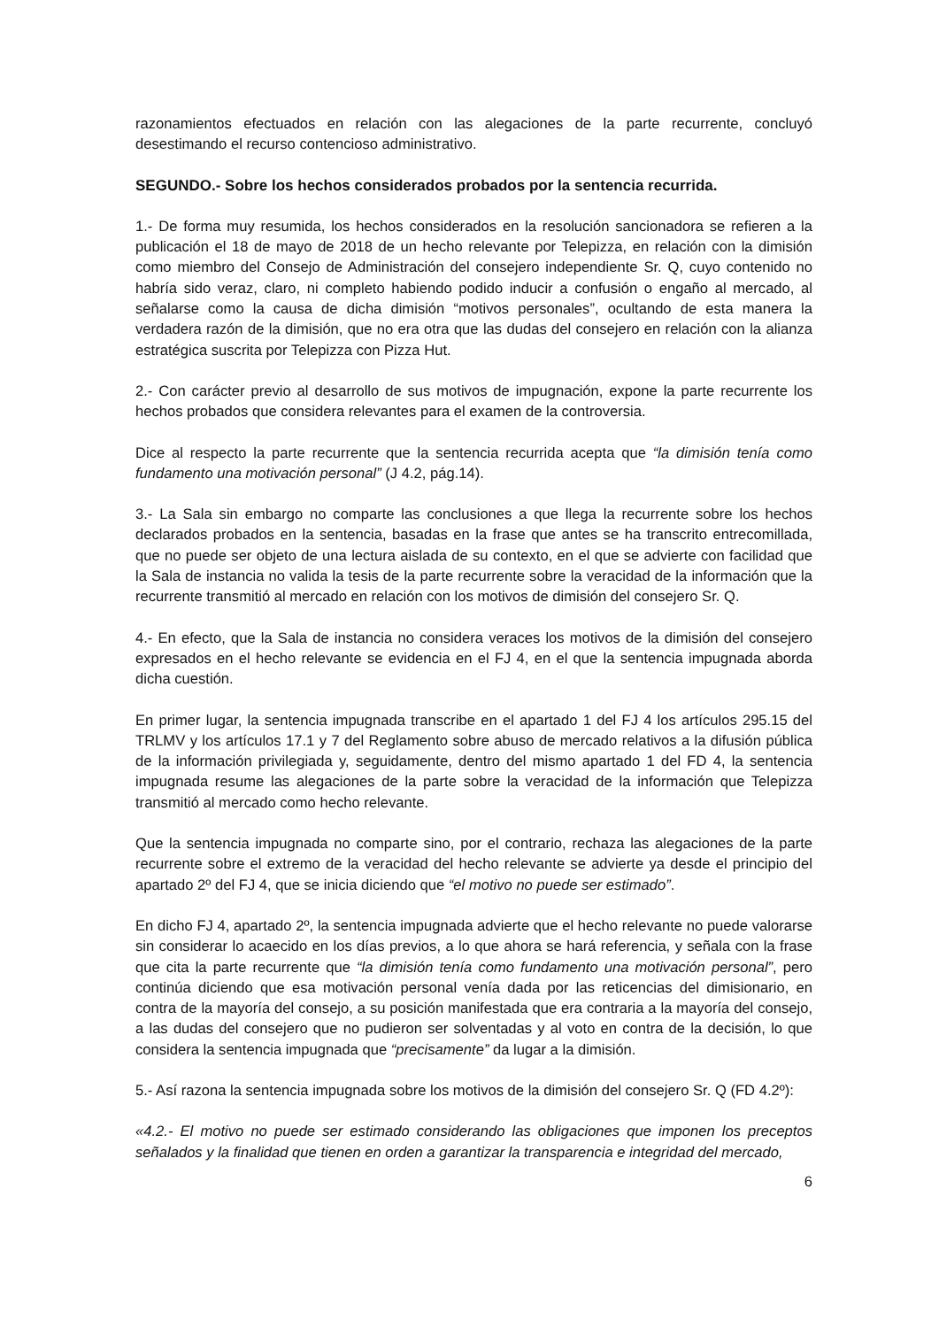razonamientos efectuados en relación con las alegaciones de la parte recurrente, concluyó desestimando el recurso contencioso administrativo.
SEGUNDO.- Sobre los hechos considerados probados por la sentencia recurrida.
1.- De forma muy resumida, los hechos considerados en la resolución sancionadora se refieren a la publicación el 18 de mayo de 2018 de un hecho relevante por Telepizza, en relación con la dimisión como miembro del Consejo de Administración del consejero independiente Sr. Q, cuyo contenido no habría sido veraz, claro, ni completo habiendo podido inducir a confusión o engaño al mercado, al señalarse como la causa de dicha dimisión “motivos personales”, ocultando de esta manera la verdadera razón de la dimisión, que no era otra que las dudas del consejero en relación con la alianza estratégica suscrita por Telepizza con Pizza Hut.
2.- Con carácter previo al desarrollo de sus motivos de impugnación, expone la parte recurrente los hechos probados que considera relevantes para el examen de la controversia.
Dice al respecto la parte recurrente que la sentencia recurrida acepta que “la dimisión tenía como fundamento una motivación personal” (J 4.2, pág.14).
3.- La Sala sin embargo no comparte las conclusiones a que llega la recurrente sobre los hechos declarados probados en la sentencia, basadas en la frase que antes se ha transcrito entrecomillada, que no puede ser objeto de una lectura aislada de su contexto, en el que se advierte con facilidad que la Sala de instancia no valida la tesis de la parte recurrente sobre la veracidad de la información que la recurrente transmitió al mercado en relación con los motivos de dimisión del consejero Sr. Q.
4.- En efecto, que la Sala de instancia no considera veraces los motivos de la dimisión del consejero expresados en el hecho relevante se evidencia en el FJ 4, en el que la sentencia impugnada aborda dicha cuestión.
En primer lugar, la sentencia impugnada transcribe en el apartado 1 del FJ 4 los artículos 295.15 del TRLMV y los artículos 17.1 y 7 del Reglamento sobre abuso de mercado relativos a la difusión pública de la información privilegiada y, seguidamente, dentro del mismo apartado 1 del FD 4, la sentencia impugnada resume las alegaciones de la parte sobre la veracidad de la información que Telepizza transmitió al mercado como hecho relevante.
Que la sentencia impugnada no comparte sino, por el contrario, rechaza las alegaciones de la parte recurrente sobre el extremo de la veracidad del hecho relevante se advierte ya desde el principio del apartado 2º del FJ 4, que se inicia diciendo que “el motivo no puede ser estimado”.
En dicho FJ 4, apartado 2º, la sentencia impugnada advierte que el hecho relevante no puede valorarse sin considerar lo acaecido en los días previos, a lo que ahora se hará referencia, y señala con la frase que cita la parte recurrente que “la dimisión tenía como fundamento una motivación personal”, pero continúa diciendo que esa motivación personal venía dada por las reticencias del dimisionario, en contra de la mayoría del consejo, a su posición manifestada que era contraria a la mayoría del consejo, a las dudas del consejero que no pudieron ser solventadas y al voto en contra de la decisión, lo que considera la sentencia impugnada que “precisamente” da lugar a la dimisión.
5.- Así razona la sentencia impugnada sobre los motivos de la dimisión del consejero Sr. Q (FD 4.2º):
«4.2.- El motivo no puede ser estimado considerando las obligaciones que imponen los preceptos señalados y la finalidad que tienen en orden a garantizar la transparencia e integridad del mercado,
6